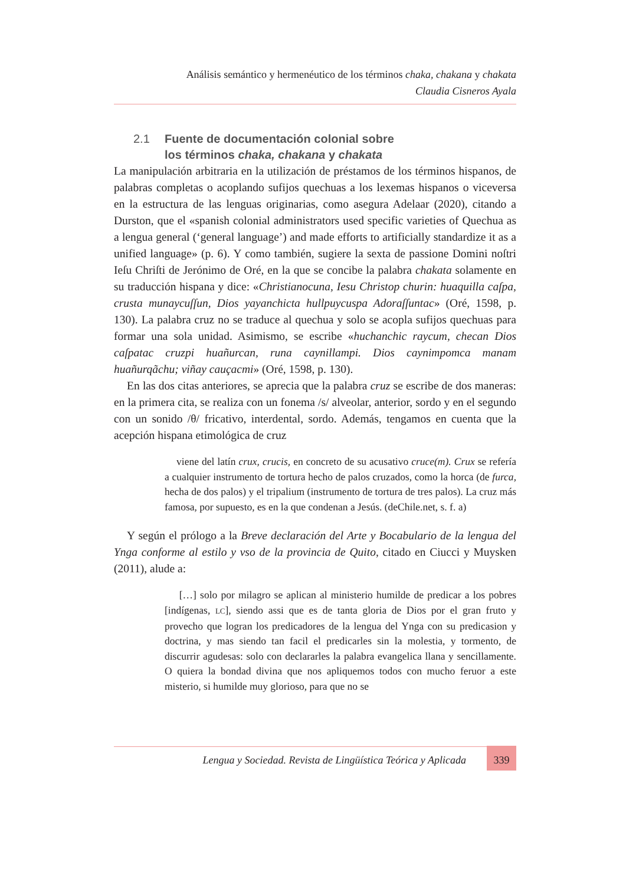Análisis semántico y hermenéutico de los términos chaka, chakana y chakata
Claudia Cisneros Ayala
2.1 Fuente de documentación colonial sobre
los términos chaka, chakana y chakata
La manipulación arbitraria en la utilización de préstamos de los términos hispanos, de palabras completas o acoplando sufijos quechuas a los lexemas hispanos o viceversa en la estructura de las lenguas originarias, como asegura Adelaar (2020), citando a Durston, que el «spanish colonial administrators used specific varieties of Quechua as a lengua general (‘general language’) and made efforts to artificially standardize it as a unified language» (p. 6). Y como también, sugiere la sexta de passione Domini noſtri Ieſu Chriſti de Jerónimo de Oré, en la que se concibe la palabra chakata solamente en su traducción hispana y dice: «Christianocuna, Iesu Christop churin: huaquilla caſpa, crusta munaycuſſun, Dios yayanchicta hullpuycuspa Adoraſſuntac» (Oré, 1598, p. 130). La palabra cruz no se traduce al quechua y solo se acopla sufijos quechuas para formar una sola unidad. Asimismo, se escribe «huchanchic raycum, checan Dios caſpatac cruzpi huañurcan, runa caynillampi. Dios caynimpomca manam huañurqãchu; viñay cauçacmi» (Oré, 1598, p. 130).
En las dos citas anteriores, se aprecia que la palabra cruz se escribe de dos maneras: en la primera cita, se realiza con un fonema /s/ alveolar, anterior, sordo y en el segundo con un sonido /θ/ fricativo, interdental, sordo. Además, tengamos en cuenta que la acepción hispana etimológica de cruz
viene del latín crux, crucis, en concreto de su acusativo cruce(m). Crux se refería a cualquier instrumento de tortura hecho de palos cruzados, como la horca (de furca, hecha de dos palos) y el tripalium (instrumento de tortura de tres palos). La cruz más famosa, por supuesto, es en la que condenan a Jesús. (deChile.net, s. f. a)
Y según el prólogo a la Breve declaración del Arte y Bocabulario de la lengua del Ynga conforme al estilo y vso de la provincia de Quito, citado en Ciucci y Muysken (2011), alude a:
[…] solo por milagro se aplican al ministerio humilde de predicar a los pobres [indígenas, LC], siendo assi que es de tanta gloria de Dios por el gran fruto y provecho que logran los predicadores de la lengua del Ynga con su predicasion y doctrina, y mas siendo tan facil el predicarles sin la molestia, y tormento, de discurrir agudesas: solo con declararles la palabra evangelica llana y sencillamente. O quiera la bondad divina que nos apliquemos todos con mucho feruor a este misterio, si humilde muy glorioso, para que no se
Lengua y Sociedad. Revista de Lingüística Teórica y Aplicada
339